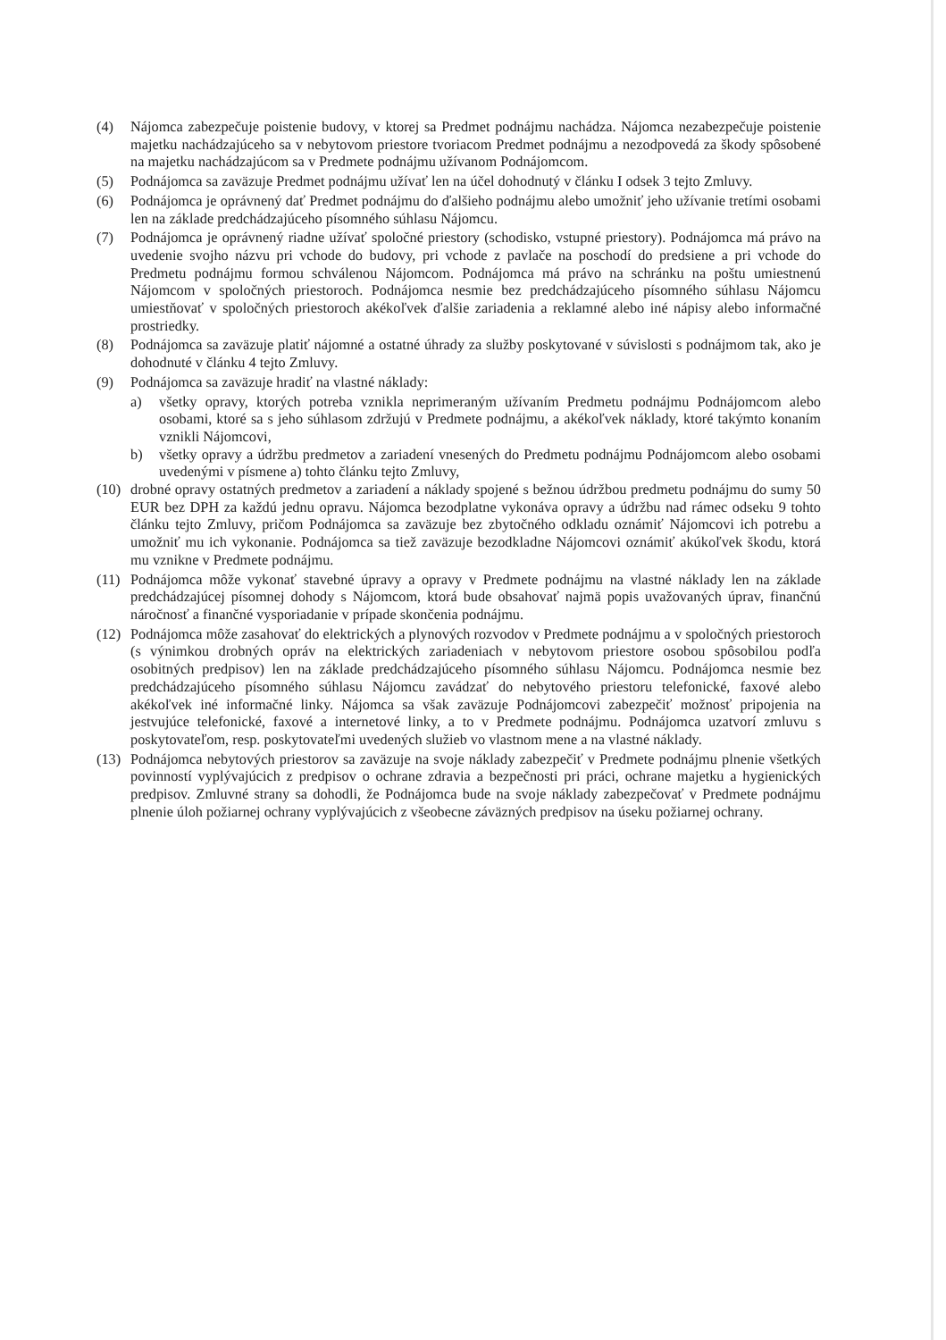(4) Nájomca zabezpečuje poistenie budovy, v ktorej sa Predmet podnájmu nachádza. Nájomca nezabezpečuje poistenie majetku nachádzajúceho sa v nebytovom priestore tvoriacom Predmet podnájmu a nezodpovedá za škody spôsobené na majetku nachádzajúcom sa v Predmete podnájmu užívanom Podnájomcom.
(5) Podnájomca sa zaväzuje Predmet podnájmu užívať len na účel dohodnutý v článku I odsek 3 tejto Zmluvy.
(6) Podnájomca je oprávnený dať Predmet podnájmu do ďalšieho podnájmu alebo umožniť jeho užívanie tretími osobami len na základe predchádzajúceho písomného súhlasu Nájomcu.
(7) Podnájomca je oprávnený riadne užívať spoločné priestory (schodisko, vstupné priestory). Podnájomca má právo na uvedenie svojho názvu pri vchode do budovy, pri vchode z pavlače na poschodí do predsiene a pri vchode do Predmetu podnájmu formou schválenou Nájomcom. Podnájomca má právo na schránku na poštu umiestnenú Nájomcom v spoločných priestoroch. Podnájomca nesmie bez predchádzajúceho písomného súhlasu Nájomcu umiestňovať v spoločných priestoroch akékoľvek ďalšie zariadenia a reklamné alebo iné nápisy alebo informačné prostriedky.
(8) Podnájomca sa zaväzuje platiť nájomné a ostatné úhrady za služby poskytované v súvislosti s podnájmom tak, ako je dohodnuté v článku 4 tejto Zmluvy.
(9) Podnájomca sa zaväzuje hradiť na vlastné náklady:
a) všetky opravy, ktorých potreba vznikla neprimeraným užívaním Predmetu podnájmu Podnájomcom alebo osobami, ktoré sa s jeho súhlasom zdržujú v Predmete podnájmu, a akékoľvek náklady, ktoré takýmto konaním vznikli Nájomcovi,
b) všetky opravy a údržbu predmetov a zariadení vnesených do Predmetu podnájmu Podnájomcom alebo osobami uvedenými v písmene a) tohto článku tejto Zmluvy,
(10) drobné opravy ostatných predmetov a zariadení a náklady spojené s bežnou údržbou predmetu podnájmu do sumy 50 EUR bez DPH za každú jednu opravu. Nájomca bezodplatne vykonáva opravy a údržbu nad rámec odseku 9 tohto článku tejto Zmluvy, pričom Podnájomca sa zaväzuje bez zbytočného odkladu oznámiť Nájomcovi ich potrebu a umožniť mu ich vykonanie. Podnájomca sa tiež zaväzuje bezodkladne Nájomcovi oznámiť akúkoľvek škodu, ktorá mu vznikne v Predmete podnájmu.
(11) Podnájomca môže vykonať stavebné úpravy a opravy v Predmete podnájmu na vlastné náklady len na základe predchádzajúcej písomnej dohody s Nájomcom, ktorá bude obsahovať najmä popis uvažovaných úprav, finančnú náročnosť a finančné vysporiadanie v prípade skončenia podnájmu.
(12) Podnájomca môže zasahovať do elektrických a plynových rozvodov v Predmete podnájmu a v spoločných priestoroch (s výnimkou drobných opráv na elektrických zariadeniach v nebytovom priestore osobou spôsobilou podľa osobitných predpisov) len na základe predchádzajúceho písomného súhlasu Nájomcu. Podnájomca nesmie bez predchádzajúceho písomného súhlasu Nájomcu zavádzať do nebytového priestoru telefonické, faxové alebo akékoľvek iné informačné linky. Nájomca sa však zaväzuje Podnájomcovi zabezpečiť možnosť pripojenia na jestvujúce telefonické, faxové a internetové linky, a to v Predmete podnájmu. Podnájomca uzatvorí zmluvu s poskytovateľom, resp. poskytovateľmi uvedených služieb vo vlastnom mene a na vlastné náklady.
(13) Podnájomca nebytových priestorov sa zaväzuje na svoje náklady zabezpečiť v Predmete podnájmu plnenie všetkých povinností vyplývajúcich z predpisov o ochrane zdravia a bezpečnosti pri práci, ochrane majetku a hygienických predpisov. Zmluvné strany sa dohodli, že Podnájomca bude na svoje náklady zabezpečovať v Predmete podnájmu plnenie úloh požiarnej ochrany vyplývajúcich z všeobecne záväzných predpisov na úseku požiarnej ochrany.